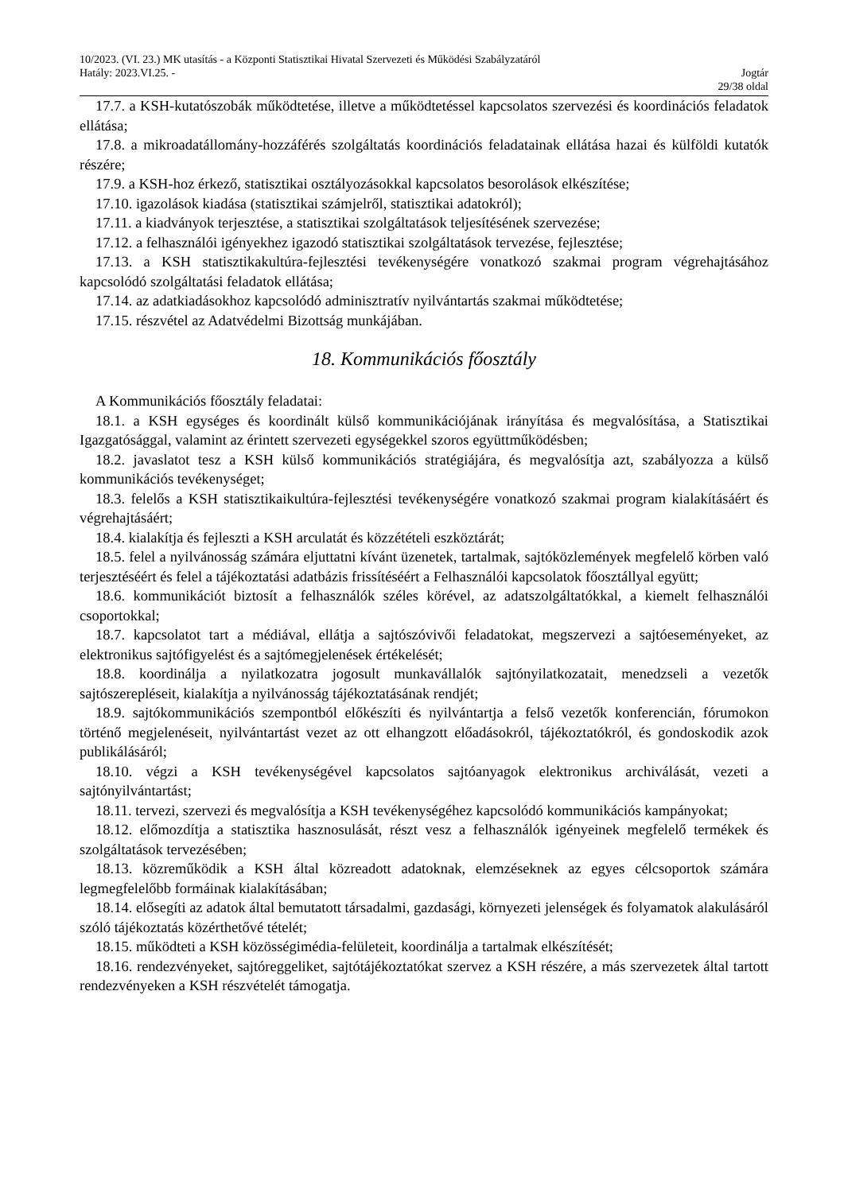10/2023. (VI. 23.) MK utasítás - a Központi Statisztikai Hivatal Szervezeti és Működési Szabályzatáról
Hatály: 2023.VI.25. - Jogtár
29/38 oldal
17.7. a KSH-kutatószobák működtetése, illetve a működtetéssel kapcsolatos szervezési és koordinációs feladatok ellátása;
17.8. a mikroadatállomány-hozzáférés szolgáltatás koordinációs feladatainak ellátása hazai és külföldi kutatók részére;
17.9. a KSH-hoz érkező, statisztikai osztályozásokkal kapcsolatos besorolások elkészítése;
17.10. igazolások kiadása (statisztikai számjelről, statisztikai adatokról);
17.11. a kiadványok terjesztése, a statisztikai szolgáltatások teljesítésének szervezése;
17.12. a felhasználói igényekhez igazodó statisztikai szolgáltatások tervezése, fejlesztése;
17.13. a KSH statisztikakultúra-fejlesztési tevékenységére vonatkozó szakmai program végrehajtásához kapcsolódó szolgáltatási feladatok ellátása;
17.14. az adatkiadásokhoz kapcsolódó adminisztratív nyilvántartás szakmai működtetése;
17.15. részvétel az Adatvédelmi Bizottság munkájában.
18. Kommunikációs főosztály
A Kommunikációs főosztály feladatai:
18.1. a KSH egységes és koordinált külső kommunikációjának irányítása és megvalósítása, a Statisztikai Igazgatósággal, valamint az érintett szervezeti egységekkel szoros együttműködésben;
18.2. javaslatot tesz a KSH külső kommunikációs stratégiájára, és megvalósítja azt, szabályozza a külső kommunikációs tevékenységet;
18.3. felelős a KSH statisztikaikultúra-fejlesztési tevékenységére vonatkozó szakmai program kialakításáért és végrehajtásáért;
18.4. kialakítja és fejleszti a KSH arculatát és közzétételi eszköztárát;
18.5. felel a nyilvánosság számára eljuttatni kívánt üzenetek, tartalmak, sajtóközlemények megfelelő körben való terjesztéséért és felel a tájékoztatási adatbázis frissítéséért a Felhasználói kapcsolatok főosztállyal együtt;
18.6. kommunikációt biztosít a felhasználók széles körével, az adatszolgáltatókkal, a kiemelt felhasználói csoportokkal;
18.7. kapcsolatot tart a médiával, ellátja a sajtószóvivői feladatokat, megszervezi a sajtóeseményeket, az elektronikus sajtófigyelést és a sajtómegjelenések értékelését;
18.8. koordinálja a nyilatkozatra jogosult munkavállalók sajtónyilatkozatait, menedzseli a vezetők sajtószerepléseit, kialakítja a nyilvánosság tájékoztatásának rendjét;
18.9. sajtókommunikációs szempontból előkészíti és nyilvántartja a felső vezetők konferencián, fórumokon történő megjelenéseit, nyilvántartást vezet az ott elhangzott előadásokról, tájékoztatókról, és gondoskodik azok publikálásáról;
18.10. végzi a KSH tevékenységével kapcsolatos sajtóanyagok elektronikus archiválását, vezeti a sajtónyilvántartást;
18.11. tervezi, szervezi és megvalósítja a KSH tevékenységéhez kapcsolódó kommunikációs kampányokat;
18.12. előmozdítja a statisztika hasznosulását, részt vesz a felhasználók igényeinek megfelelő termékek és szolgáltatások tervezésében;
18.13. közreműködik a KSH által közreadott adatoknak, elemzéseknek az egyes célcsoportok számára legmegfelelőbb formáinak kialakításában;
18.14. elősegíti az adatok által bemutatott társadalmi, gazdasági, környezeti jelenségek és folyamatok alakulásáról szóló tájékoztatás közérthetővé tételét;
18.15. működteti a KSH közösségimédia-felületeit, koordinálja a tartalmak elkészítését;
18.16. rendezvényeket, sajtóreggeliket, sajtótájékoztatókat szervez a KSH részére, a más szervezetek által tartott rendezvényeken a KSH részvételét támogatja.